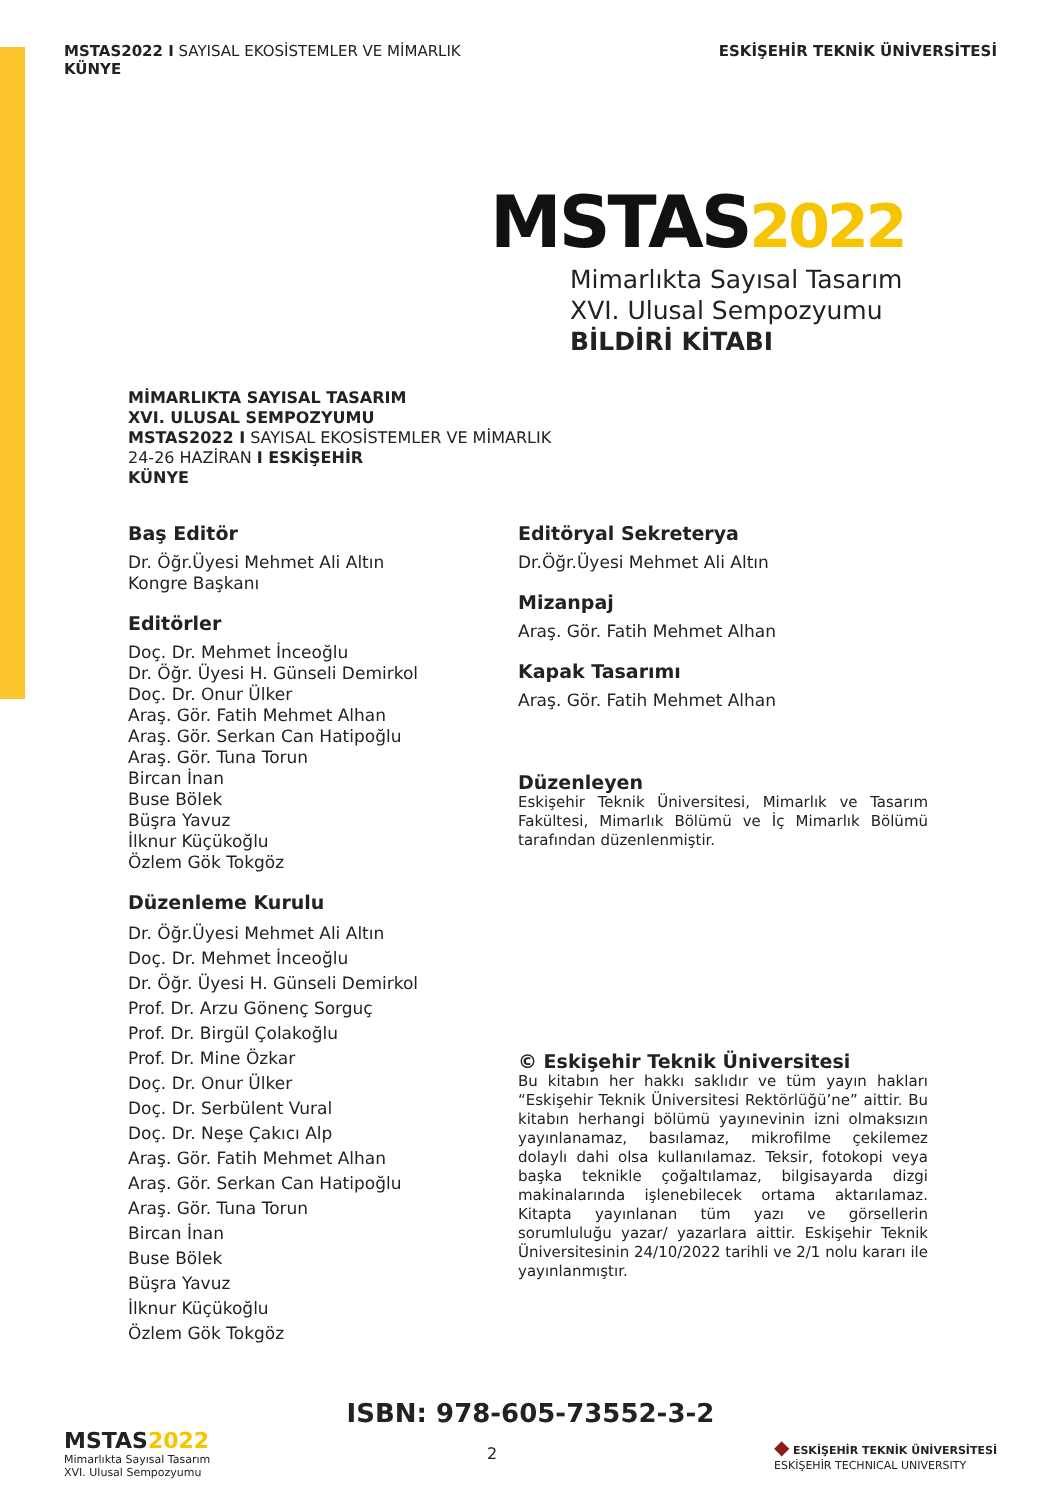MSTAS2022 I SAYISAL EKOSİSTEMLER VE MİMARLIK
KÜNYE
ESKİŞEHİR TEKNİK ÜNİVERSİTESİ
MSTAS2022
Mimarlıkta Sayısal Tasarım
XVI. Ulusal Sempozyumu
BİLDİRİ KİTABI
MİMARLIKTA SAYISAL TASARIM
XVI. ULUSAL SEMPOZYUMU
MSTAS2022 I SAYISAL EKOSİSTEMLER VE MİMARLIK
24-26 HAZİRAN I ESKİŞEHİR
KÜNYE
Baş Editör
Dr. Öğr.Üyesi Mehmet Ali Altın
Kongre Başkanı
Editörler
Doç. Dr. Mehmet İnceoğlu
Dr. Öğr. Üyesi H. Günseli Demirkol
Doç. Dr. Onur Ülker
Araş. Gör. Fatih Mehmet Alhan
Araş. Gör. Serkan Can Hatipoğlu
Araş. Gör. Tuna Torun
Bircan İnan
Buse Bölek
Büşra Yavuz
İlknur Küçükoğlu
Özlem Gök Tokgöz
Düzenleme Kurulu
Dr. Öğr.Üyesi Mehmet Ali Altın
Doç. Dr. Mehmet İnceoğlu
Dr. Öğr. Üyesi H. Günseli Demirkol
Prof. Dr. Arzu Gönenç Sorguç
Prof. Dr. Birgül Çolakoğlu
Prof. Dr. Mine Özkar
Doç. Dr. Onur Ülker
Doç. Dr. Serbülent Vural
Doç. Dr. Neşe Çakıcı Alp
Araş. Gör. Fatih Mehmet Alhan
Araş. Gör. Serkan Can Hatipoğlu
Araş. Gör. Tuna Torun
Bircan İnan
Buse Bölek
Büşra Yavuz
İlknur Küçükoğlu
Özlem Gök Tokgöz
Editöryal Sekreterya
Dr.Öğr.Üyesi Mehmet Ali Altın
Mizanpaj
Araş. Gör. Fatih Mehmet Alhan
Kapak Tasarımı
Araş. Gör. Fatih Mehmet Alhan
Düzenleyen
Eskişehir Teknik Üniversitesi, Mimarlık ve Tasarım Fakültesi, Mimarlık Bölümü ve İç Mimarlık Bölümü tarafından düzenlenmiştir.
© Eskişehir Teknik Üniversitesi
Bu kitabın her hakkı saklıdır ve tüm yayın hakları “Eskişehir Teknik Üniversitesi Rektörlüğü’ne” aittir. Bu kitabın herhangi bölümü yayınevinin izni olmaksızın yayınlanamaz, basılamaz, mikrofilme çekilemez dolaylı dahi olsa kullanılamaz. Teksir, fotokopi veya başka teknikle çoğaltılamaz, bilgisayarda dizgi makinalarında işlenebilecek ortama aktarılamaz. Kitapta yayınlanan tüm yazı ve görsellerin sorumluluğu yazar/ yazarlara aittir. Eskişehir Teknik Üniversitesinin 24/10/2022 tarihli ve 2/1 nolu kararı ile yayınlanmıştır.
ISBN: 978-605-73552-3-2
MSTAS2022
Mimarlıkta Sayısal Tasarım
XVI. Ulusal Sempozyumu
2
◆ ESKİŞEHİR TEKNİK ÜNİVERSİTESİ
ESKİŞEHİR TECHNICAL UNIVERSITY